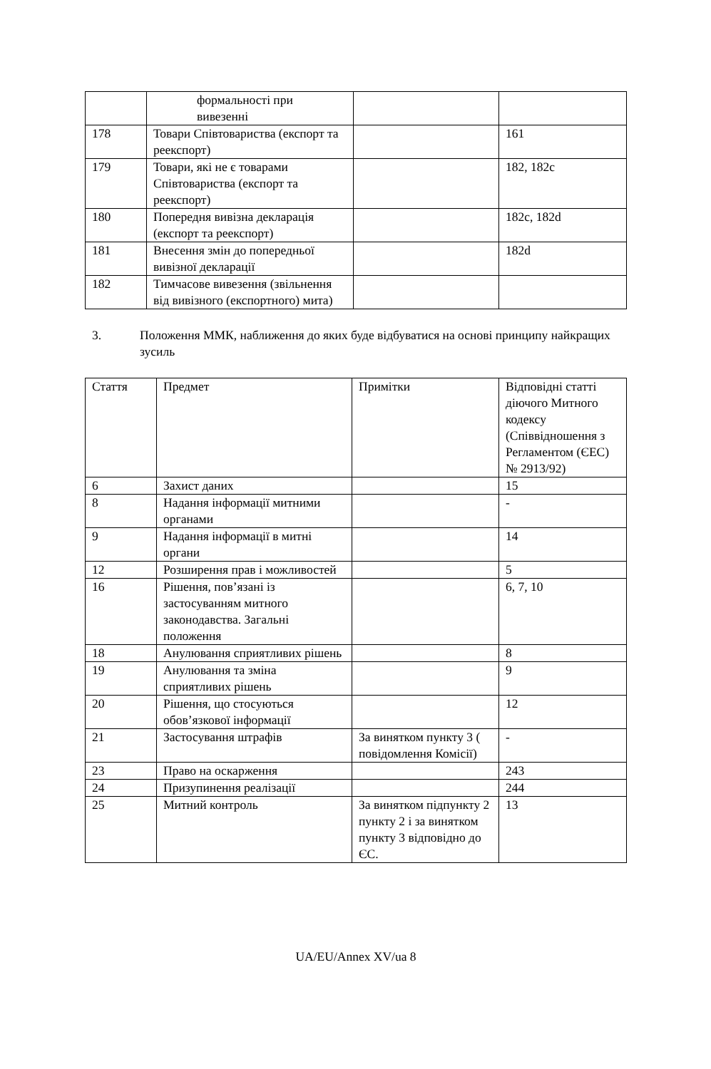| | формальності при вивезенні | | |
| 178 | Товари Співтовариства (експорт та реекспорт) | | 161 |
| 179 | Товари, які не є товарами Співтовариства (експорт та реекспорт) | | 182, 182c |
| 180 | Попередня вивізна декларація (експорт та реекспорт) | | 182c, 182d |
| 181 | Внесення змін до попередньої вивізної декларації | | 182d |
| 182 | Тимчасове вивезення (звільнення від вивізного (експортного) мита) | | |
3. Положення ММК, наближення до яких буде відбуватися на основі принципу найкращих зусиль
| Стаття | Предмет | Примітки | Відповідні статті діючого Митного кодексу (Співвідношення з Регламентом (ЄЕС) № 2913/92) |
| 6 | Захист даних | | 15 |
| 8 | Надання інформації митними органами | | - |
| 9 | Надання інформації в митні органи | | 14 |
| 12 | Розширення прав і можливостей | | 5 |
| 16 | Рішення, пов’язані із застосуванням митного законодавства. Загальні положення | | 6, 7, 10 |
| 18 | Анулювання сприятливих рішень | | 8 |
| 19 | Анулювання та зміна сприятливих рішень | | 9 |
| 20 | Рішення, що стосуються обов’язкової інформації | | 12 |
| 21 | Застосування штрафів | За винятком пункту 3 ( повідомлення Комісії) | - |
| 23 | Право на оскарження | | 243 |
| 24 | Призупинення реалізації | | 244 |
| 25 | Митний контроль | За винятком підпункту 2 пункту 2 і за винятком пункту 3 відповідно до ЄС. | 13 |
UA/EU/Annex XV/ua 8